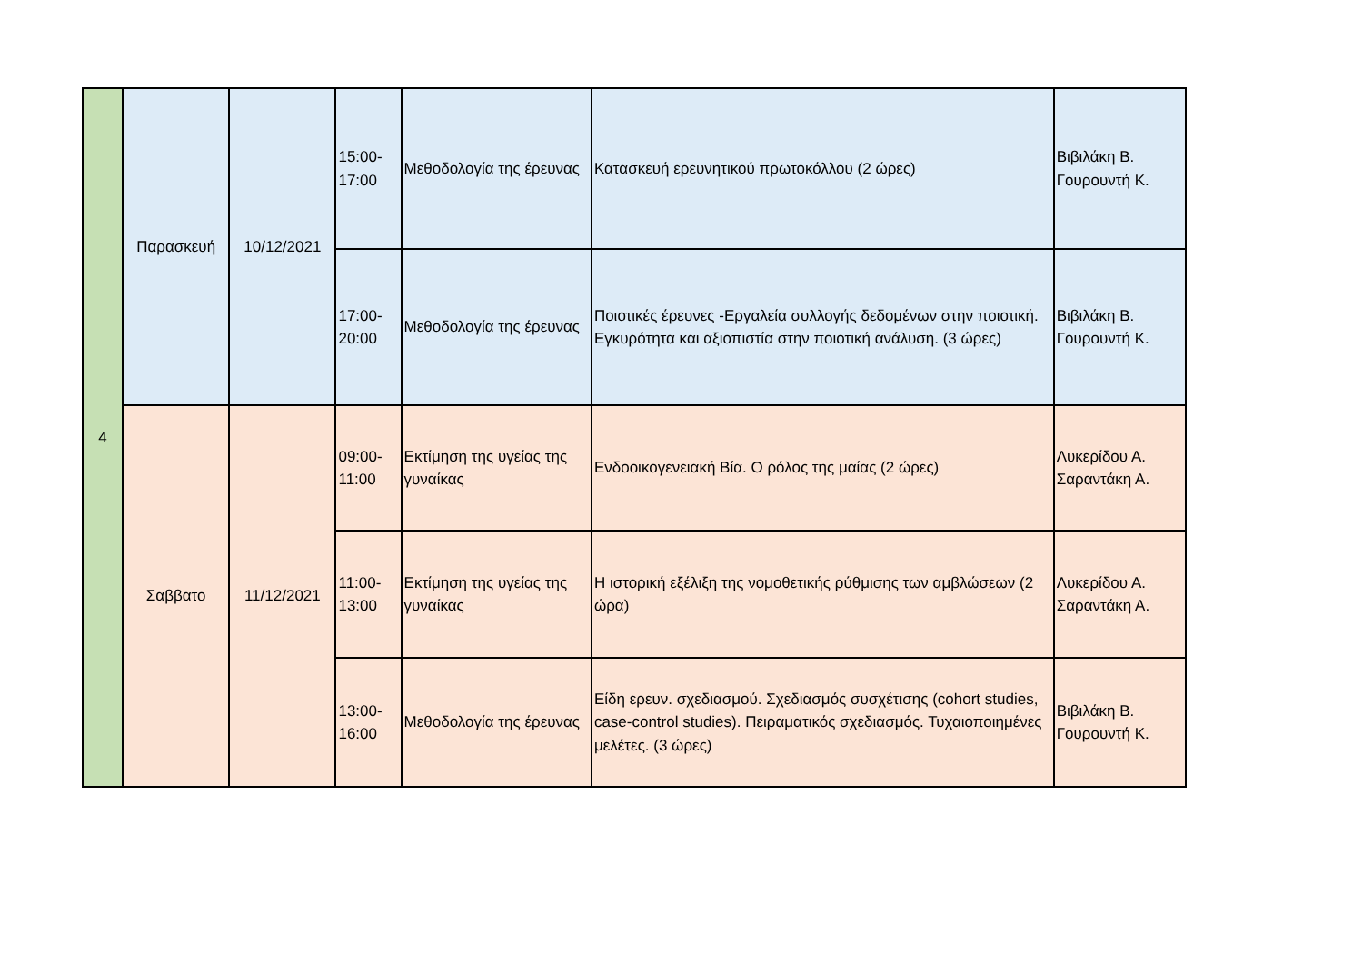| 4 | Παρασκευή | 10/12/2021 | 15:00- 17:00 | Μεθοδολογία της έρευνας | Κατασκευή ερευνητικού πρωτοκόλλου (2 ώρες) | Βιβιλάκη Β. Γουρουντή Κ. |
| | | | 17:00- 20:00 | Μεθοδολογία της έρευνας | Ποιοτικές έρευνες -Εργαλεία συλλογής δεδομένων στην ποιοτική. Εγκυρότητα και αξιοπιστία στην ποιοτική ανάλυση. (3 ώρες) | Βιβιλάκη Β. Γουρουντή Κ. |
| | Σαββατο | 11/12/2021 | 09:00- 11:00 | Εκτίμηση της υγείας της γυναίκας | Ενδοοικογενειακή Βία. Ο ρόλος της μαίας (2 ώρες) | Λυκερίδου Α. Σαραντάκη Α. |
| | | | 11:00- 13:00 | Εκτίμηση της υγείας της γυναίκας | Η ιστορική εξέλιξη της νομοθετικής ρύθμισης των αμβλώσεων (2 ώρα) | Λυκερίδου Α. Σαραντάκη Α. |
| | | | 13:00- 16:00 | Μεθοδολογία της έρευνας | Είδη ερευν. σχεδιασμού. Σχεδιασμός συσχέτισης (cohort studies, case-control studies). Πειραματικός σχεδιασμός. Τυχαιοποιημένες μελέτες. (3 ώρες) | Βιβιλάκη Β. Γουρουντή Κ. |